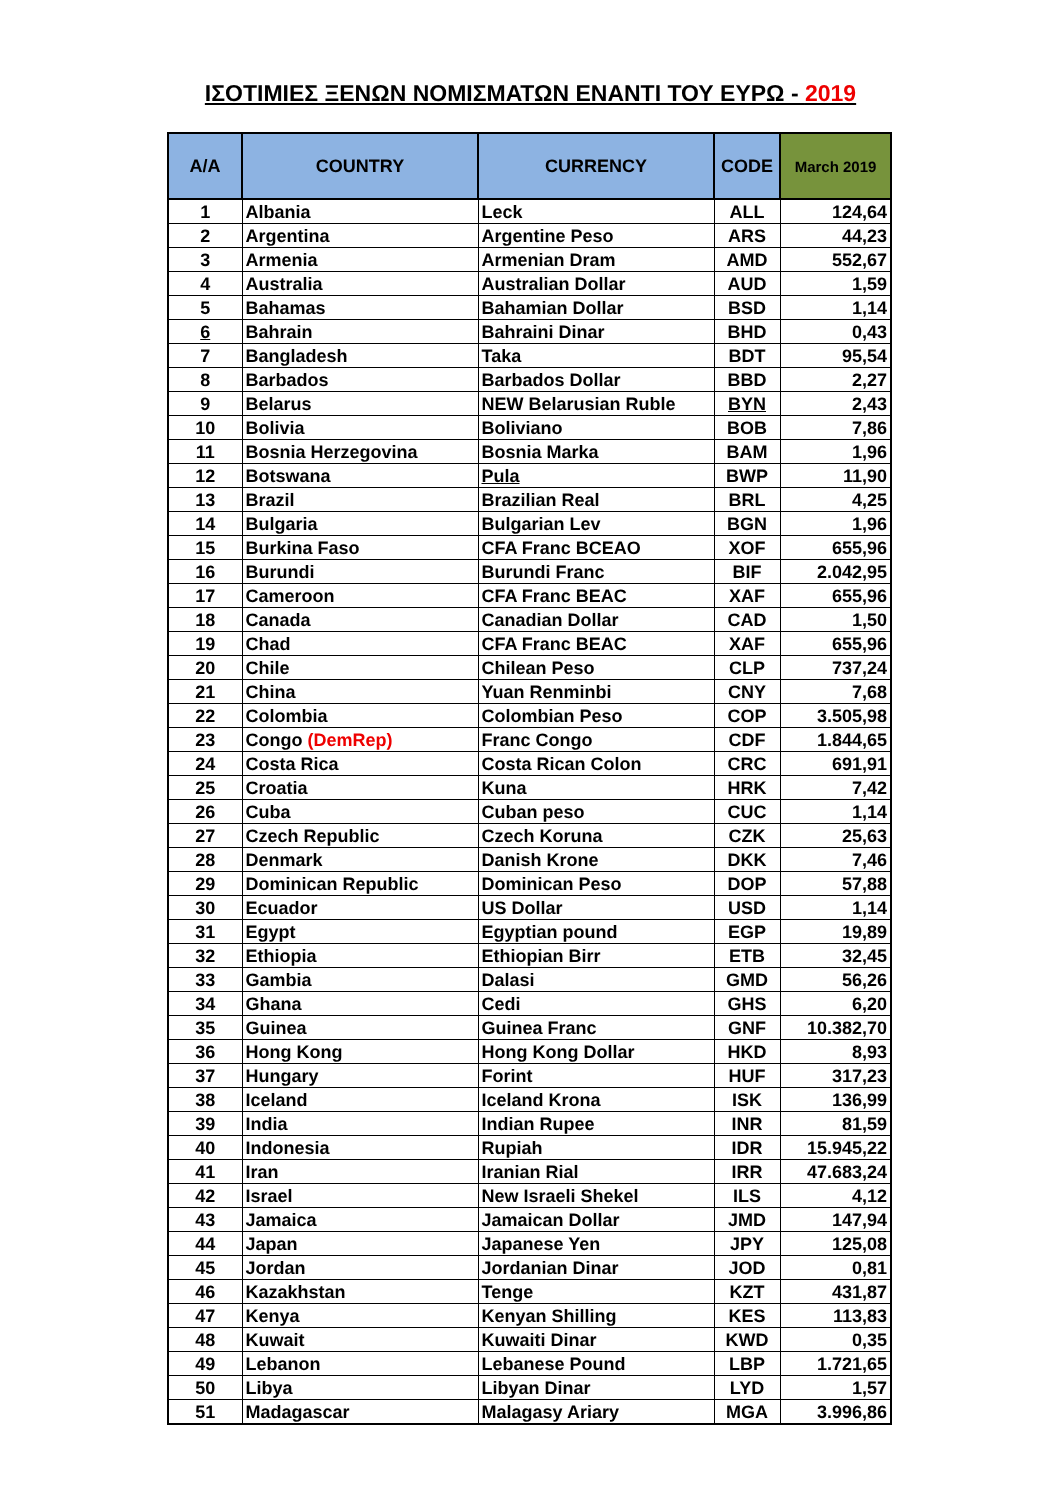ΙΣΟΤΙΜΙΕΣ ΞΕΝΩΝ ΝΟΜΙΣΜΑΤΩΝ ΕΝΑΝΤΙ ΤΟΥ ΕΥΡΩ - 2019
| A/A | COUNTRY | CURRENCY | CODE | March 2019 |
| --- | --- | --- | --- | --- |
| 1 | Albania | Leck | ALL | 124,64 |
| 2 | Argentina | Argentine Peso | ARS | 44,23 |
| 3 | Armenia | Armenian Dram | AMD | 552,67 |
| 4 | Australia | Australian Dollar | AUD | 1,59 |
| 5 | Bahamas | Bahamian Dollar | BSD | 1,14 |
| 6 | Bahrain | Bahraini Dinar | BHD | 0,43 |
| 7 | Bangladesh | Taka | BDT | 95,54 |
| 8 | Barbados | Barbados Dollar | BBD | 2,27 |
| 9 | Belarus | NEW Belarusian Ruble | BYN | 2,43 |
| 10 | Bolivia | Boliviano | BOB | 7,86 |
| 11 | Bosnia Herzegovina | Bosnia Marka | BAM | 1,96 |
| 12 | Botswana | Pula | BWP | 11,90 |
| 13 | Brazil | Brazilian Real | BRL | 4,25 |
| 14 | Bulgaria | Bulgarian Lev | BGN | 1,96 |
| 15 | Burkina Faso | CFA Franc BCEAO | XOF | 655,96 |
| 16 | Burundi | Burundi Franc | BIF | 2.042,95 |
| 17 | Cameroon | CFA Franc BEAC | XAF | 655,96 |
| 18 | Canada | Canadian Dollar | CAD | 1,50 |
| 19 | Chad | CFA Franc BEAC | XAF | 655,96 |
| 20 | Chile | Chilean Peso | CLP | 737,24 |
| 21 | China | Yuan Renminbi | CNY | 7,68 |
| 22 | Colombia | Colombian Peso | COP | 3.505,98 |
| 23 | Congo (DemRep) | Franc Congo | CDF | 1.844,65 |
| 24 | Costa Rica | Costa Rican Colon | CRC | 691,91 |
| 25 | Croatia | Kuna | HRK | 7,42 |
| 26 | Cuba | Cuban peso | CUC | 1,14 |
| 27 | Czech Republic | Czech Koruna | CZK | 25,63 |
| 28 | Denmark | Danish Krone | DKK | 7,46 |
| 29 | Dominican Republic | Dominican Peso | DOP | 57,88 |
| 30 | Ecuador | US Dollar | USD | 1,14 |
| 31 | Egypt | Egyptian pound | EGP | 19,89 |
| 32 | Ethiopia | Ethiopian Birr | ETB | 32,45 |
| 33 | Gambia | Dalasi | GMD | 56,26 |
| 34 | Ghana | Cedi | GHS | 6,20 |
| 35 | Guinea | Guinea Franc | GNF | 10.382,70 |
| 36 | Hong Kong | Hong Kong Dollar | HKD | 8,93 |
| 37 | Hungary | Forint | HUF | 317,23 |
| 38 | Iceland | Iceland Krona | ISK | 136,99 |
| 39 | India | Indian Rupee | INR | 81,59 |
| 40 | Indonesia | Rupiah | IDR | 15.945,22 |
| 41 | Iran | Iranian Rial | IRR | 47.683,24 |
| 42 | Israel | New Israeli Shekel | ILS | 4,12 |
| 43 | Jamaica | Jamaican Dollar | JMD | 147,94 |
| 44 | Japan | Japanese Yen | JPY | 125,08 |
| 45 | Jordan | Jordanian Dinar | JOD | 0,81 |
| 46 | Kazakhstan | Tenge | KZT | 431,87 |
| 47 | Kenya | Kenyan Shilling | KES | 113,83 |
| 48 | Kuwait | Kuwaiti Dinar | KWD | 0,35 |
| 49 | Lebanon | Lebanese Pound | LBP | 1.721,65 |
| 50 | Libya | Libyan Dinar | LYD | 1,57 |
| 51 | Madagascar | Malagasy Ariary | MGA | 3.996,86 |